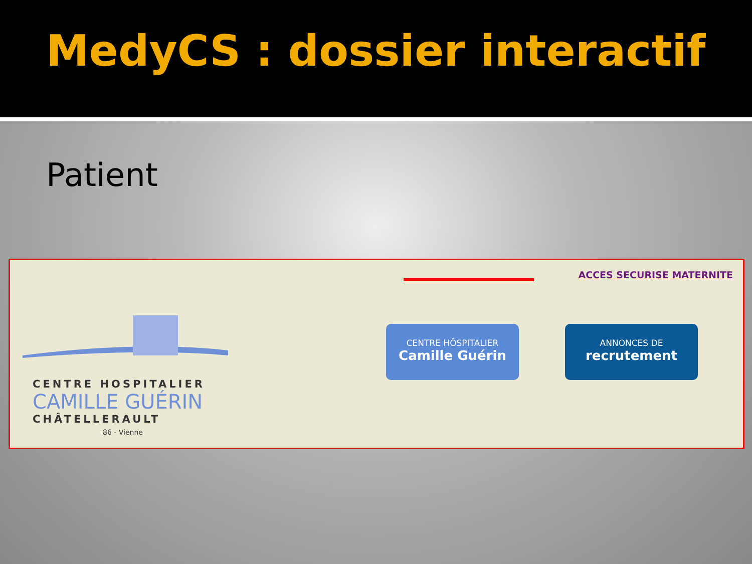MedyCS : dossier interactif
Patient
ACCES SECURISE MATERNITE
CENTRE HOSPITALIER
CAMILLE GUÉRIN
CHÂTELLERAULT
86 - Vienne
CENTRE HÔSPITALIER
Camille Guérin
ANNONCES DE
recrutement